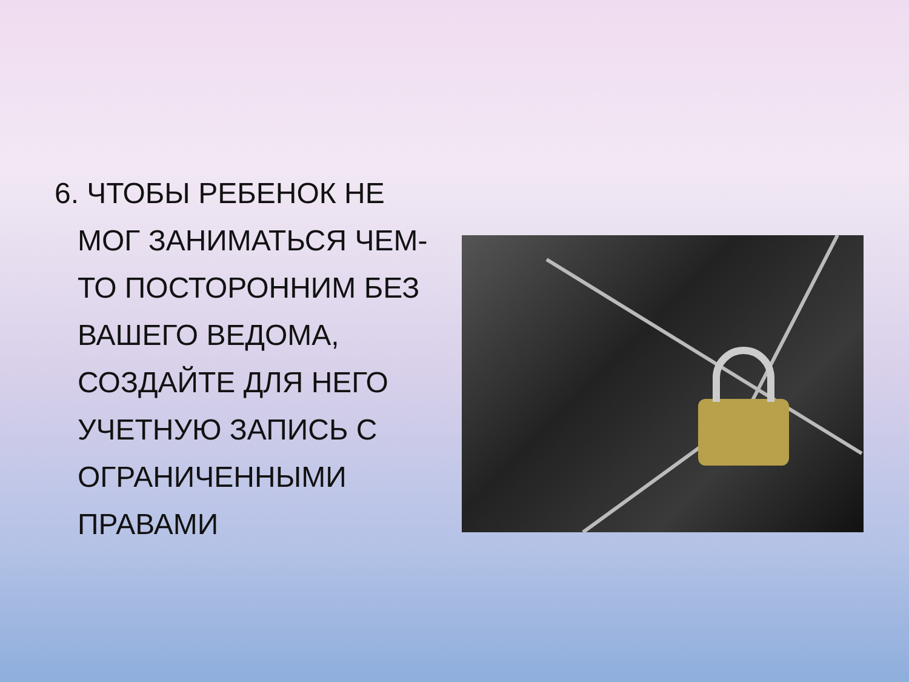6. ЧТОБЫ РЕБЕНОК НЕ МОГ ЗАНИМАТЬСЯ ЧЕМ-ТО ПОСТОРОННИМ БЕЗ ВАШЕГО ВЕДОМА, СОЗДАЙТЕ ДЛЯ НЕГО УЧЕТНУЮ ЗАПИСЬ С ОГРАНИЧЕННЫМИ ПРАВАМИ